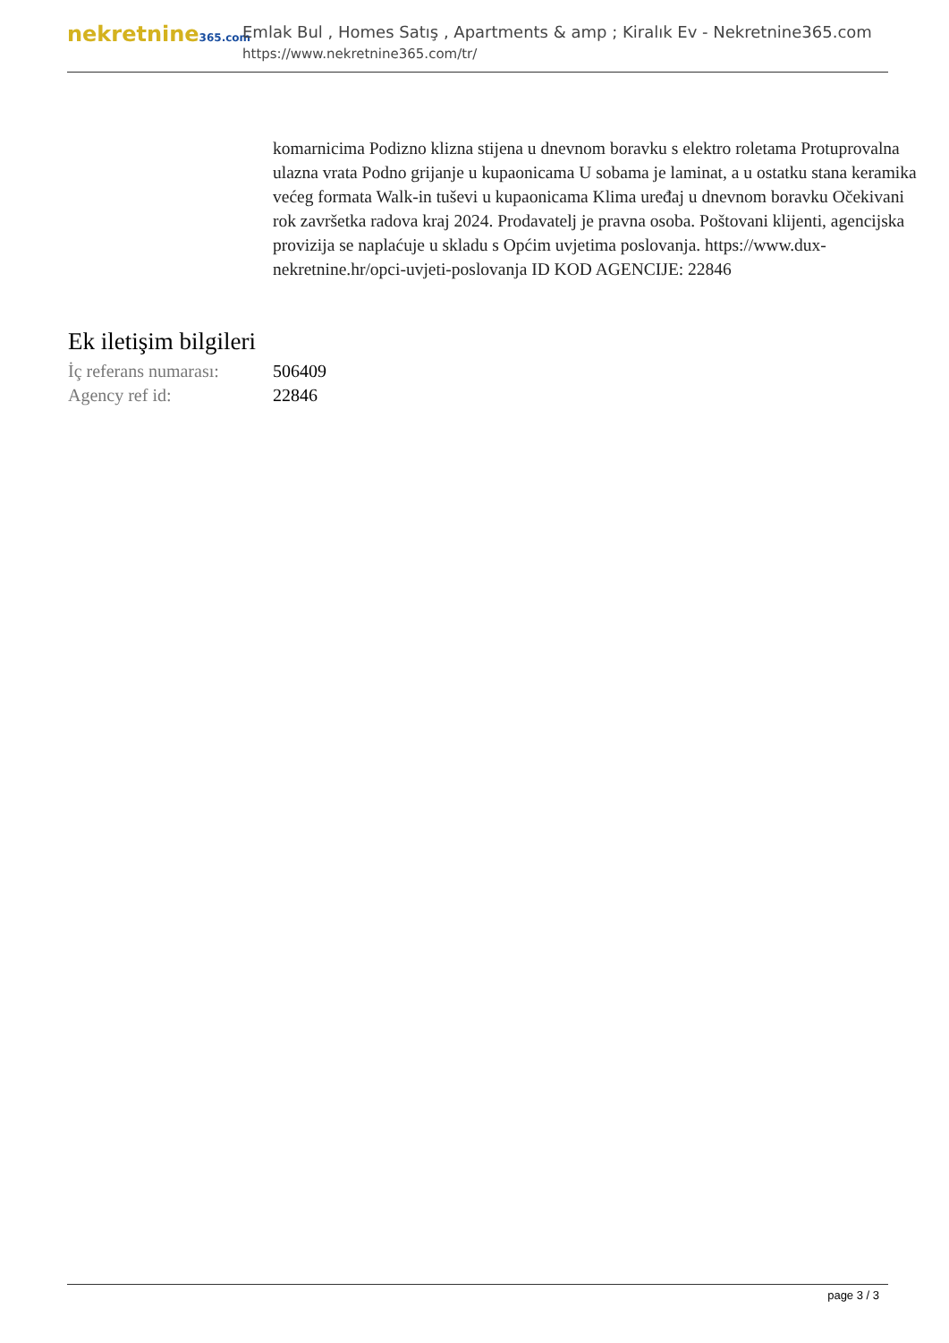nekretnine365.com
Emlak Bul , Homes Satış , Apartments & amp ; Kiralık Ev - Nekretnine365.com
https://www.nekretnine365.com/tr/
komarnicima Podizno klizna stijena u dnevnom boravku s elektro roletama Protuprovalna ulazna vrata Podno grijanje u kupaonicama U sobama je laminat, a u ostatku stana keramika većeg formata Walk-in tuševi u kupaonicama Klima uređaj u dnevnom boravku Očekivani rok završetka radova kraj 2024. Prodavatelj je pravna osoba. Poštovani klijenti, agencijska provizija se naplaćuje u skladu s Općim uvjetima poslovanja. https://www.dux-nekretnine.hr/opci-uvjeti-poslovanja ID KOD AGENCIJE: 22846
Ek iletişim bilgileri
| İç referans numarası: | 506409 |
| Agency ref id: | 22846 |
page 3 / 3